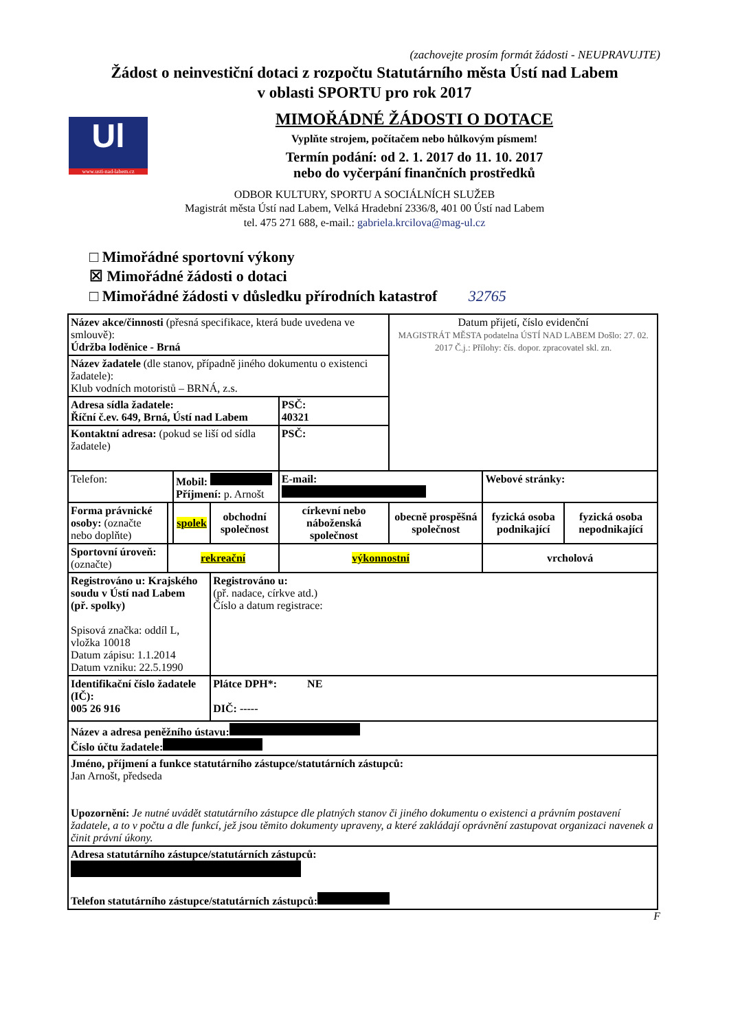(zachovejte prosím formát žádosti - NEUPRAVUJTE)
Žádost o neinvestiční dotaci z rozpočtu Statutárního města Ústí nad Labem
v oblasti SPORTU pro rok 2017
Ul
www.usti-nad-labem.cz
MIMOŘÁDNÉ ŽÁDOSTI O DOTACE
Vyplňte strojem, počítačem nebo hůlkovým písmem!
Termín podání: od 2. 1. 2017 do 11. 10. 2017
nebo do vyčerpání finančních prostředků
ODBOR KULTURY, SPORTU A SOCIÁLNÍCH SLUŽEB
Magistrát města Ústí nad Labem, Velká Hradební 2336/8, 401 00 Ústí nad Labem
tel. 475 271 688, e-mail.: gabriela.krcilova@mag-ul.cz
□ Mimořádné sportovní výkony
☒ Mimořádné žádosti o dotaci
□ Mimořádné žádosti v důsledku přírodních katastrof 32765
| Název akce/činnosti (přesná specifikace, která bude uvedena ve smlouvě): Údržba loděnice - Brná | | | | | Datum přijetí, číslo evidenční MAGISTRÁT MĚSTA podatelna ÚSTÍ NAD LABEM Došlo: 27. 02. 2017 Č.j.: Přílohy: čís. dopor. zpracovatel skl. zn. | | |
| Název žadatele (dle stanov, případně jiného dokumentu o existenci žadatele): Klub vodních motoristů – BRNÁ, z.s. | | | | | | | |
| Adresa sídla žadatele: Říční č.ev. 649, Brná, Ústí nad Labem | | | | PSČ: 40321 | | | |
| Kontaktní adresa: (pokud se liší od sídla žadatele) | | | | PSČ: | | | |
| Telefon: | | Mobil: Příjmení: p. Arnošt | | E-mail: | | Webové stránky: | |
| Forma právnické osoby: (označte nebo doplňte) | | spolek | obchodní společnost | církevní nebo náboženská společnost | obecně prospěšná společnost | fyzická osoba podnikající | fyzická osoba nepodnikající |
| Sportovní úroveň: (označte) | rekreační | | | výkonnostní | | vrcholová | |
| Registrováno u: Krajského soudu v Ústí nad Labem (př. spolky) Spisová značka: oddíl L, vložka 10018 Datum zápisu: 1.1.2014 Datum vzniku: 22.5.1990 | | | Registrováno u: (př. nadace, církve atd.) Číslo a datum registrace: | | | | |
| Identifikační číslo žadatele (IČ): 005 26 916 | | | Plátce DPH*: NE DIČ: ----- | | | | |
| Název a adresa peněžního ústavu: Číslo účtu žadatele: | | | | | | | |
| Jméno, příjmení a funkce statutárního zástupce/statutárních zástupců: Jan Arnošt, předseda Upozornění: Je nutné uvádět statutárního zástupce dle platných stanov či jiného dokumentu o existenci a právním postavení žadatele, a to v počtu a dle funkcí, jež jsou těmito dokumenty upraveny, a které zakládají oprávnění zastupovat organizaci navenek a činit právní úkony. | | | | | | | |
| Adresa statutárního zástupce/statutárních zástupců: Telefon statutárního zástupce/statutárních zástupců: | | | | | | | |
F